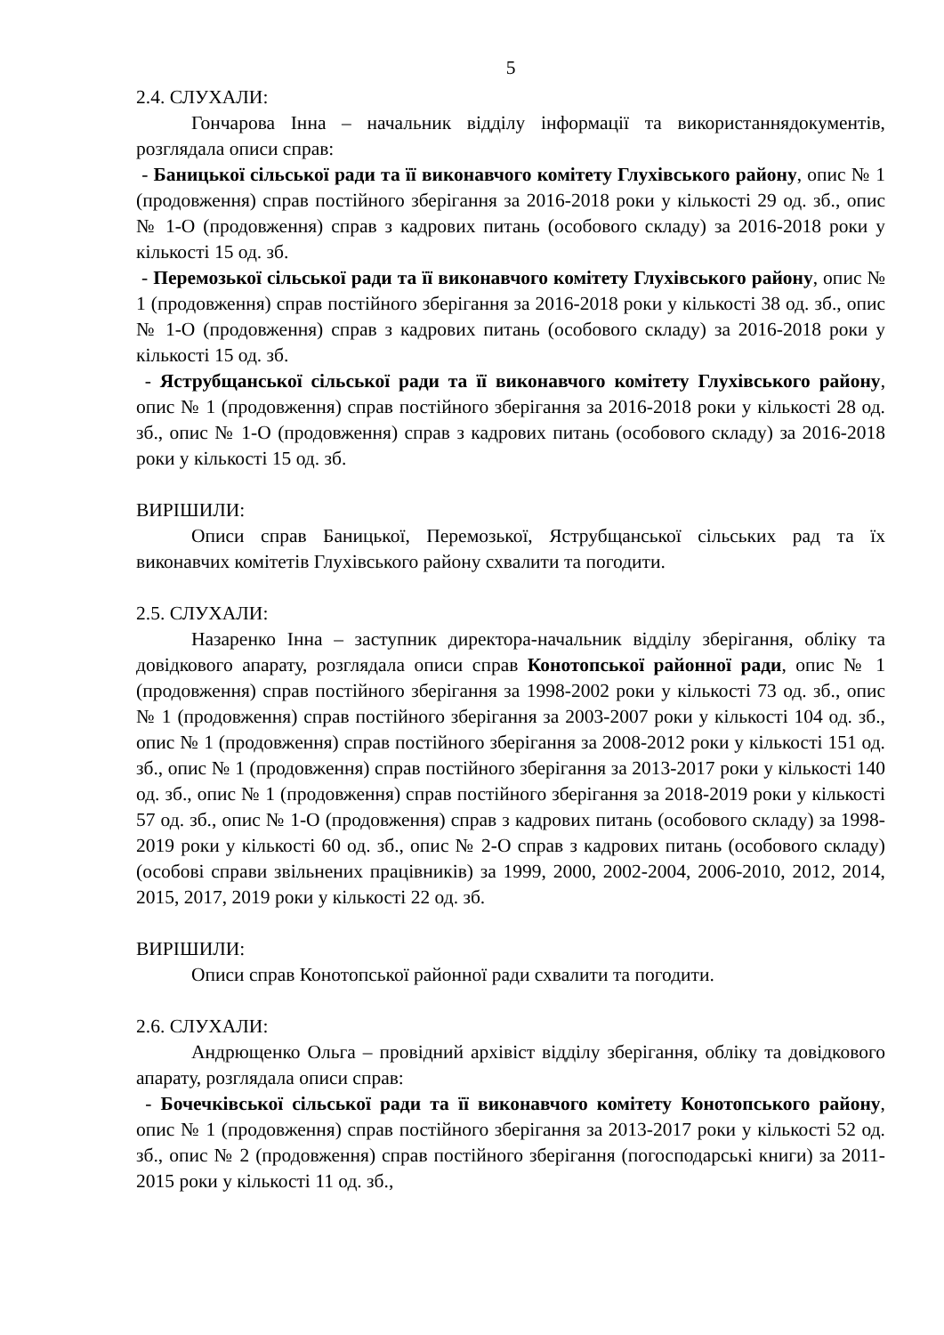5
2.4. СЛУХАЛИ:
Гончарова Інна – начальник відділу інформації та використаннядокументів, розглядала описи справ:
- Баницької сільської ради та її виконавчого комітету Глухівського району, опис № 1 (продовження) справ постійного зберігання за 2016-2018 роки у кількості 29 од. зб., опис № 1-О (продовження) справ з кадрових питань (особового складу) за 2016-2018 роки у кількості 15 од. зб.
- Перемозької сільської ради та її виконавчого комітету Глухівського району, опис № 1 (продовження) справ постійного зберігання за 2016-2018 роки у кількості 38 од. зб., опис № 1-О (продовження) справ з кадрових питань (особового складу) за 2016-2018 роки у кількості 15 од. зб.
- Яструбщанської сільської ради та її виконавчого комітету Глухівського району, опис № 1 (продовження) справ постійного зберігання за 2016-2018 роки у кількості 28 од. зб., опис № 1-О (продовження) справ з кадрових питань (особового складу) за 2016-2018 роки у кількості 15 од. зб.
ВИРІШИЛИ:
Описи справ Баницької, Перемозької, Яструбщанської сільських рад та їх виконавчих комітетів Глухівського району схвалити та погодити.
2.5. СЛУХАЛИ:
Назаренко Інна – заступник директора-начальник відділу зберігання, обліку та довідкового апарату, розглядала описи справ Конотопської районної ради, опис № 1 (продовження) справ постійного зберігання за 1998-2002 роки у кількості 73 од. зб., опис № 1 (продовження) справ постійного зберігання за 2003-2007 роки у кількості 104 од. зб., опис № 1 (продовження) справ постійного зберігання за 2008-2012 роки у кількості 151 од. зб., опис № 1 (продовження) справ постійного зберігання за 2013-2017 роки у кількості 140 од. зб., опис № 1 (продовження) справ постійного зберігання за 2018-2019 роки у кількості 57 од. зб., опис № 1-О (продовження) справ з кадрових питань (особового складу) за 1998-2019 роки у кількості 60 од. зб., опис № 2-О справ з кадрових питань (особового складу) (особові справи звільнених працівників) за 1999, 2000, 2002-2004, 2006-2010, 2012, 2014, 2015, 2017, 2019 роки у кількості 22 од. зб.
ВИРІШИЛИ:
Описи справ Конотопської районної ради схвалити та погодити.
2.6. СЛУХАЛИ:
Андрющенко Ольга – провідний архівіст відділу зберігання, обліку та довідкового апарату, розглядала описи справ:
- Бочечківської сільської ради та її виконавчого комітету Конотопського району, опис № 1 (продовження) справ постійного зберігання за 2013-2017 роки у кількості 52 од. зб., опис № 2 (продовження) справ постійного зберігання (погосподарські книги) за 2011-2015 роки у кількості 11 од. зб.,